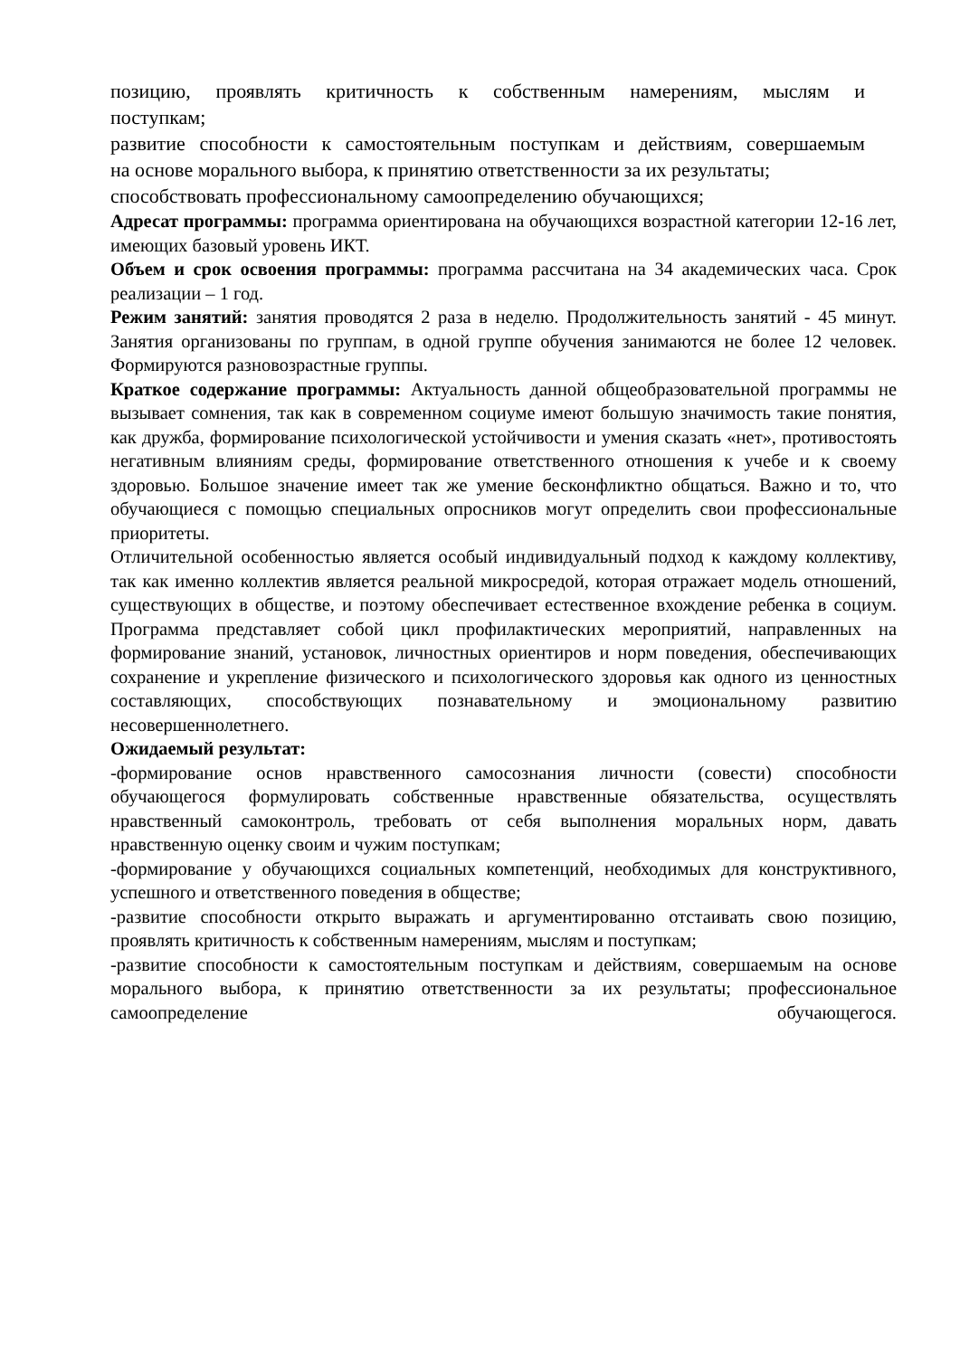позицию, проявлять критичность к собственным намерениям, мыслям и
поступкам;
развитие способности к самостоятельным поступкам и действиям, совершаемым
на основе морального выбора, к принятию ответственности за их результаты;
способствовать профессиональному самоопределению обучающихся;
Адресат программы: программа ориентирована на обучающихся возрастной категории 12-16 лет, имеющих базовый уровень ИКТ.
Объем и срок освоения программы: программа рассчитана на 34 академических часа. Срок реализации – 1 год.
Режим занятий: занятия проводятся 2 раза в неделю. Продолжительность занятий - 45 минут. Занятия организованы по группам, в одной группе обучения занимаются не более 12 человек. Формируются разновозрастные группы.
Краткое содержание программы: Актуальность данной общеобразовательной программы не вызывает сомнения, так как в современном социуме имеют большую значимость такие понятия, как дружба, формирование психологической устойчивости и умения сказать «нет», противостоять негативным влияниям среды, формирование ответственного отношения к учебе и к своему здоровью. Большое значение имеет так же умение бесконфликтно общаться. Важно и то, что обучающиеся с помощью специальных опросников могут определить свои профессиональные приоритеты.
Отличительной особенностью является особый индивидуальный подход к каждому коллективу, так как именно коллектив является реальной микросредой, которая отражает модель отношений, существующих в обществе, и поэтому обеспечивает естественное вхождение ребенка в социум. Программа представляет собой цикл профилактических мероприятий, направленных на формирование знаний, установок, личностных ориентиров и норм поведения, обеспечивающих сохранение и укрепление физического и психологического здоровья как одного из ценностных составляющих, способствующих познавательному и эмоциональному развитию несовершеннолетнего.
Ожидаемый результат:
-формирование основ нравственного самосознания личности (совести) способности обучающегося формулировать собственные нравственные обязательства, осуществлять нравственный самоконтроль, требовать от себя выполнения моральных норм, давать нравственную оценку своим и чужим поступкам;
-формирование у обучающихся социальных компетенций, необходимых для конструктивного, успешного и ответственного поведения в обществе;
-развитие способности открыто выражать и аргументированно отстаивать свою позицию, проявлять критичность к собственным намерениям, мыслям и поступкам;
-развитие способности к самостоятельным поступкам и действиям, совершаемым на основе морального выбора, к принятию ответственности за их результаты; профессиональное самоопределение обучающегося.